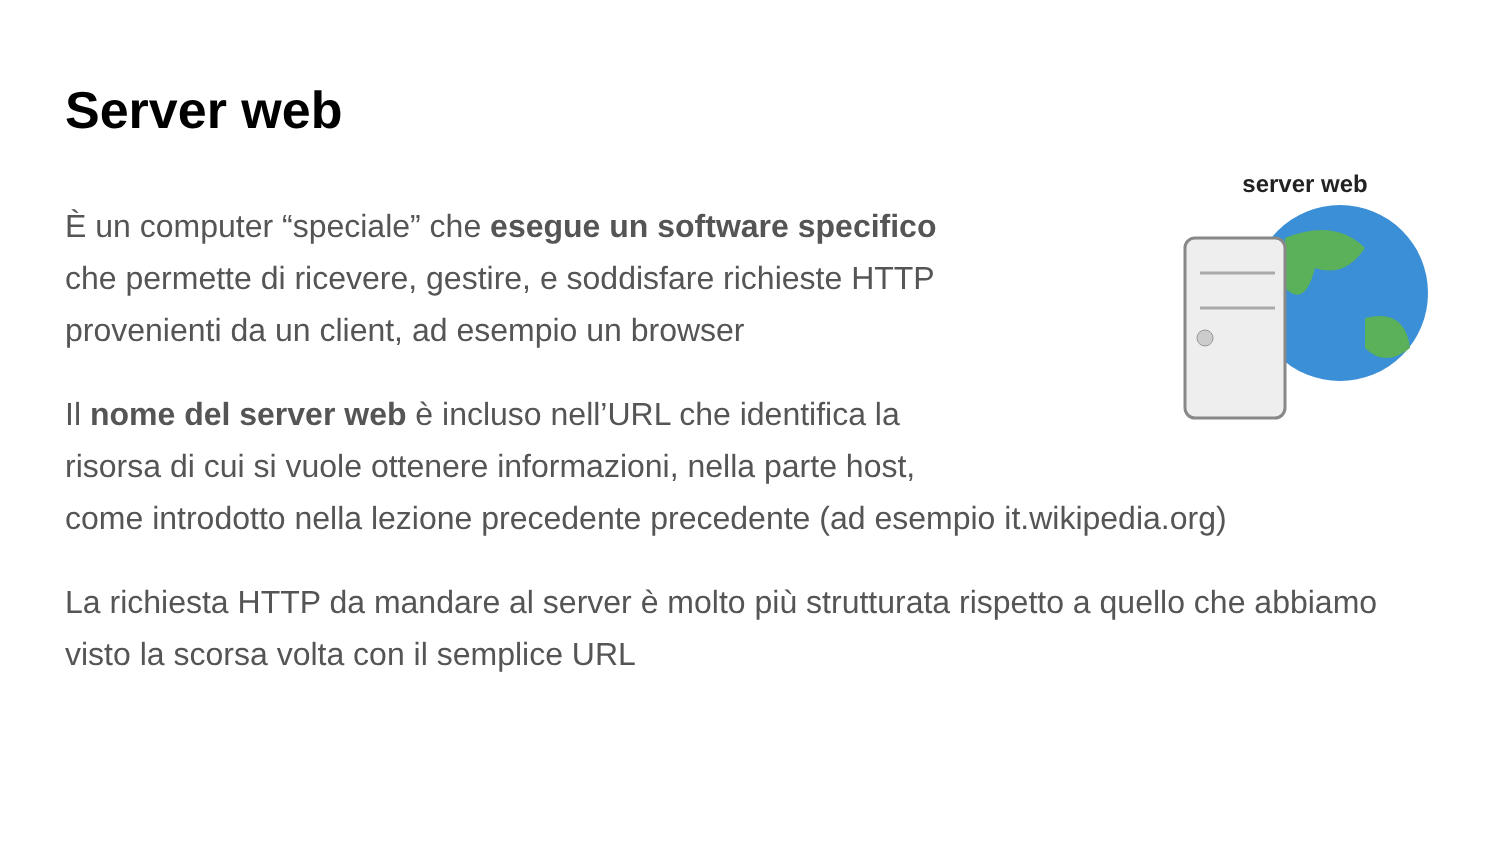Server web
server web
È un computer “speciale” che esegue un software specifico
che permette di ricevere, gestire, e soddisfare richieste HTTP
provenienti da un client, ad esempio un browser
Il nome del server web è incluso nell’URL che identifica la
risorsa di cui si vuole ottenere informazioni, nella parte host,
come introdotto nella lezione precedente precedente (ad esempio it.wikipedia.org)
La richiesta HTTP da mandare al server è molto più strutturata rispetto a quello che abbiamo visto la scorsa volta con il semplice URL